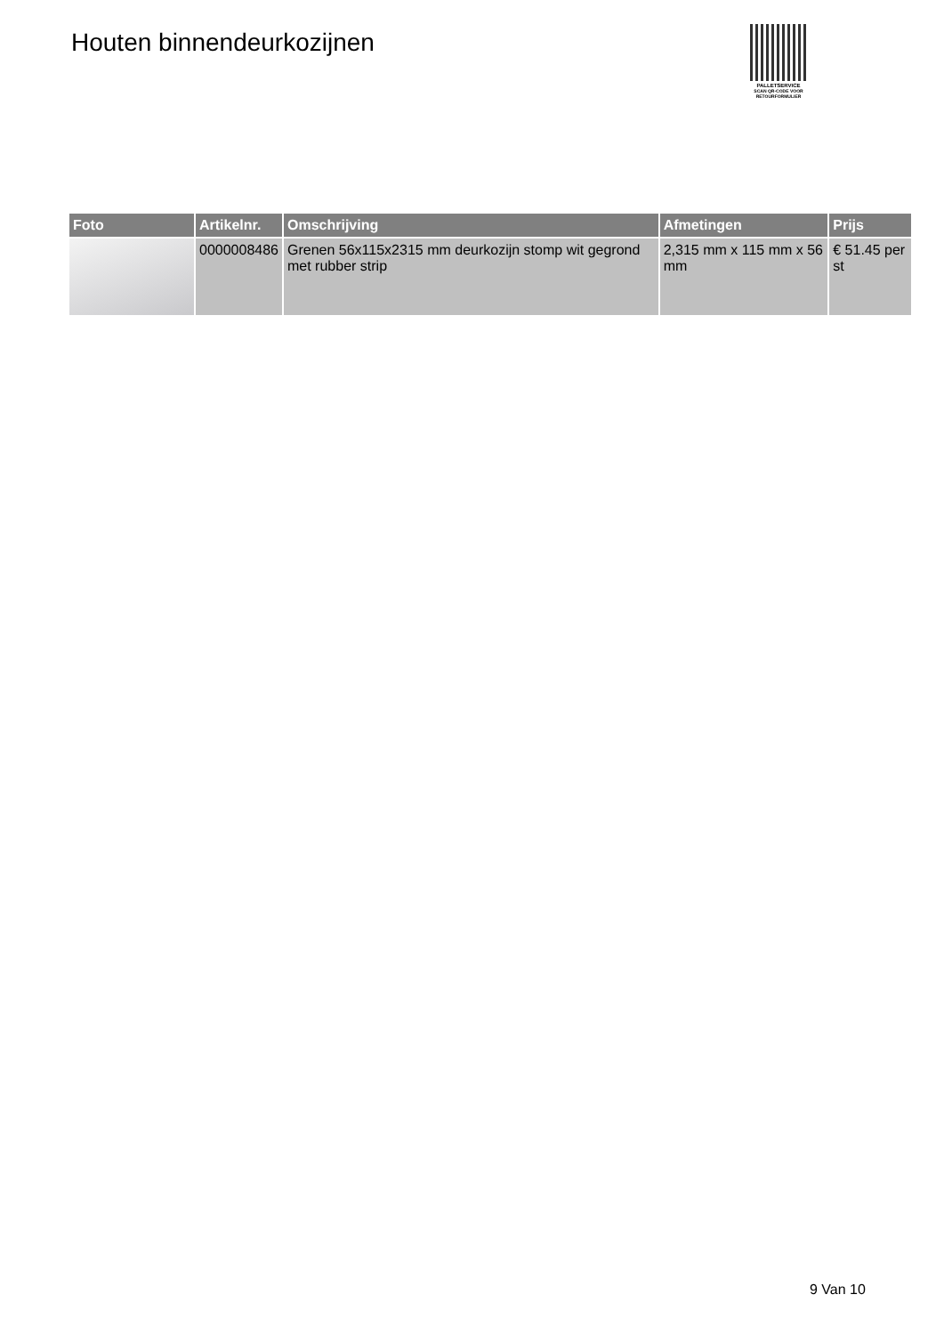Houten binnendeurkozijnen
PALLETSERVICE
SCAN QR-CODE VOOR RETOURFORMULIER
| Foto | Artikelnr. | Omschrijving | Afmetingen | Prijs |
| --- | --- | --- | --- | --- |
| | 0000008486 | Grenen 56x115x2315 mm deurkozijn stomp wit gegrond met rubber strip | 2,315 mm x 115 mm x 56 mm | € 51.45 per st |
9 Van 10